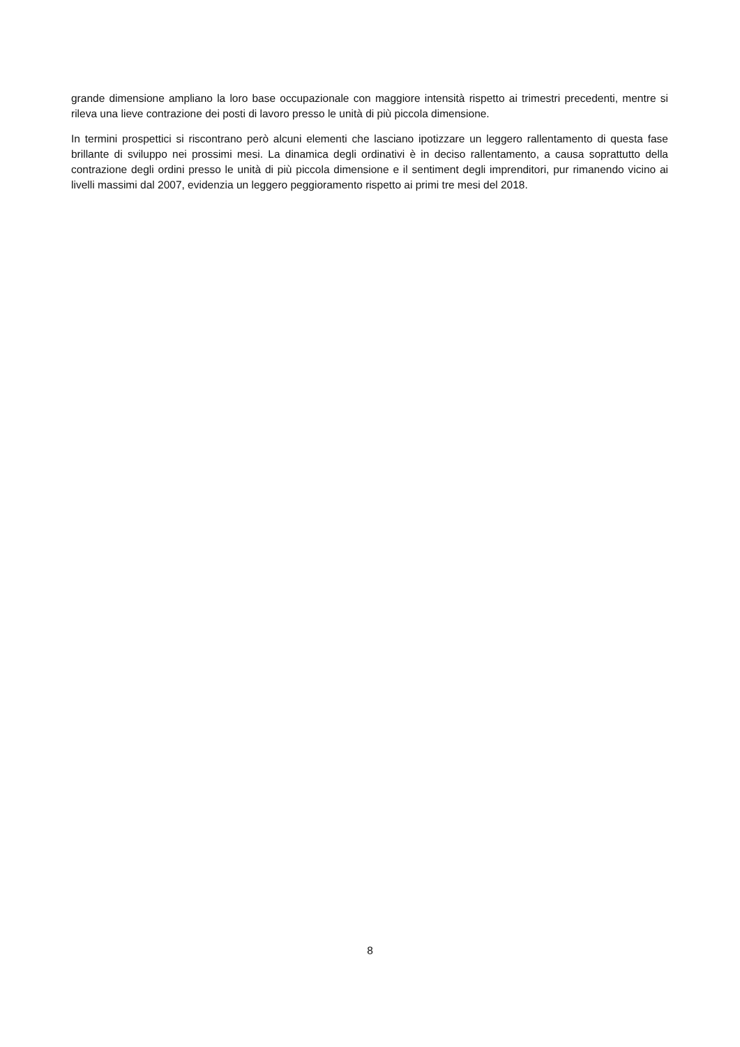grande dimensione ampliano la loro base occupazionale con maggiore intensità rispetto ai trimestri precedenti, mentre si rileva una lieve contrazione dei posti di lavoro presso le unità di più piccola dimensione.
In termini prospettici si riscontrano però alcuni elementi che lasciano ipotizzare un leggero rallentamento di questa fase brillante di sviluppo nei prossimi mesi. La dinamica degli ordinativi è in deciso rallentamento, a causa soprattutto della contrazione degli ordini presso le unità di più piccola dimensione e il sentiment degli imprenditori, pur rimanendo vicino ai livelli massimi dal 2007, evidenzia un leggero peggioramento rispetto ai primi tre mesi del 2018.
8